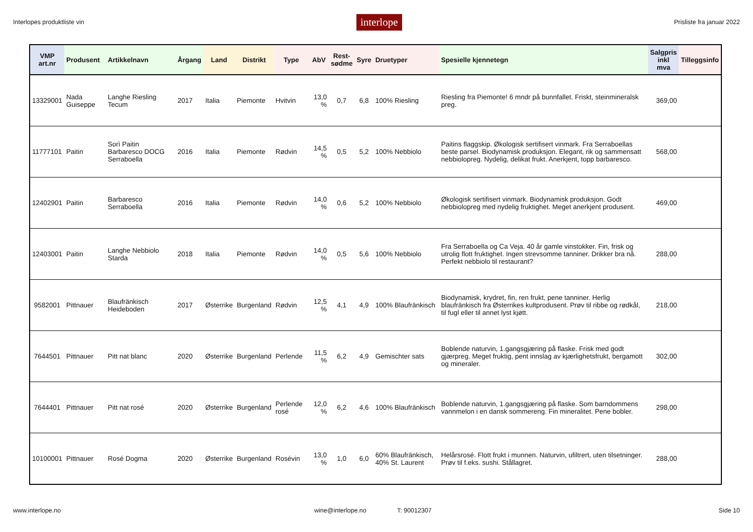Interlopes produktliste vin interlope Prisliste fra januar 2022
| VMP art.nr | Produsent | Artikkelnavn | Årgang | Land | Distrikt | Type | AbV | Rest- sødme | Syre | Druetyper | Spesielle kjennetegn | Salgpris inkl mva | Tilleggsinfo |
| --- | --- | --- | --- | --- | --- | --- | --- | --- | --- | --- | --- | --- | --- |
| 13329001 | Nada Guiseppe | Langhe Riesling Tecum | 2017 | Italia | Piemonte | Hvitvin | 13,0 % | 0,7 | 6,8 | 100% Riesling | Riesling fra Piemonte! 6 mndr på bunnfallet. Friskt, steinmineralsk preg. | 369,00 | |
| 11777101 | Paitin | Sorì Paitin Barbaresco DOCG Serraboella | 2016 | Italia | Piemonte | Rødvin | 14,5 % | 0,5 | 5,2 | 100% Nebbiolo | Paitins flaggskip. Økologisk sertifisert vinmark. Fra Serraboellas beste parsel. Biodynamisk produksjon. Elegant, rik og sammensatt nebbiolopreg. Nydelig, delikat frukt. Anerkjent, topp barbaresco. | 568,00 | |
| 12402901 | Paitin | Barbaresco Serraboella | 2016 | Italia | Piemonte | Rødvin | 14,0 % | 0,6 | 5,2 | 100% Nebbiolo | Økologisk sertifisert vinmark. Biodynamisk produksjon. Godt nebbiolopreg med nydelig fruktighet. Meget anerkjent produsent. | 469,00 | |
| 12403001 | Paitin | Langhe Nebbiolo Starda | 2018 | Italia | Piemonte | Rødvin | 14,0 % | 0,5 | 5,6 | 100% Nebbiolo | Fra Serraboella og Ca Veja. 40 år gamle vinstokker. Fin, frisk og utrolig flott fruktighet. Ingen strevsomme tanniner. Drikker bra nå. Perfekt nebbiolo til restaurant? | 288,00 | |
| 9582001 | Pittnauer | Blaufränkisch Heideboden | 2017 | Østerrike | Burgenland | Rødvin | 12,5 % | 4,1 | 4,9 | 100% Blaufränkisch | Biodynamisk, krydret, fin, ren frukt, pene tanniner. Herlig blaufränkisch fra Østerrikes kultprodusent. Prøv til ribbe og rødkål, til fugl eller til annet lyst kjøtt. | 218,00 | |
| 7644501 | Pittnauer | Pitt nat blanc | 2020 | Østerrike | Burgenland | Perlende | 11,5 % | 6,2 | 4,9 | Gemischter sats | Boblende naturvin, 1.gangsgjæring på flaske. Frisk med godt gjærpreg. Meget fruktig, pent innslag av kjærlighetsfrukt, bergamott og mineraler. | 302,00 | |
| 7644401 | Pittnauer | Pitt nat rosé | 2020 | Østerrike | Burgenland | Perlende rosé | 12,0 % | 6,2 | 4,6 | 100% Blaufränkisch | Boblende naturvin, 1.gangsgjæring på flaske. Som barndommens vannmelon i en dansk sommereng. Fin mineralitet. Pene bobler. | 298,00 | |
| 10100001 | Pittnauer | Rosé Dogma | 2020 | Østerrike | Burgenland | Rosévin | 13,0 % | 1,0 | 6,0 | 60% Blaufränkisch, 40% St. Laurent | Helårsrosé. Flott frukt i munnen. Naturvin, ufiltrert, uten tilsetninger. Prøv til f.eks. sushi. Stållagret. | 288,00 | |
www.interlope.no wine@interlope.no T: 90012307 Side 10